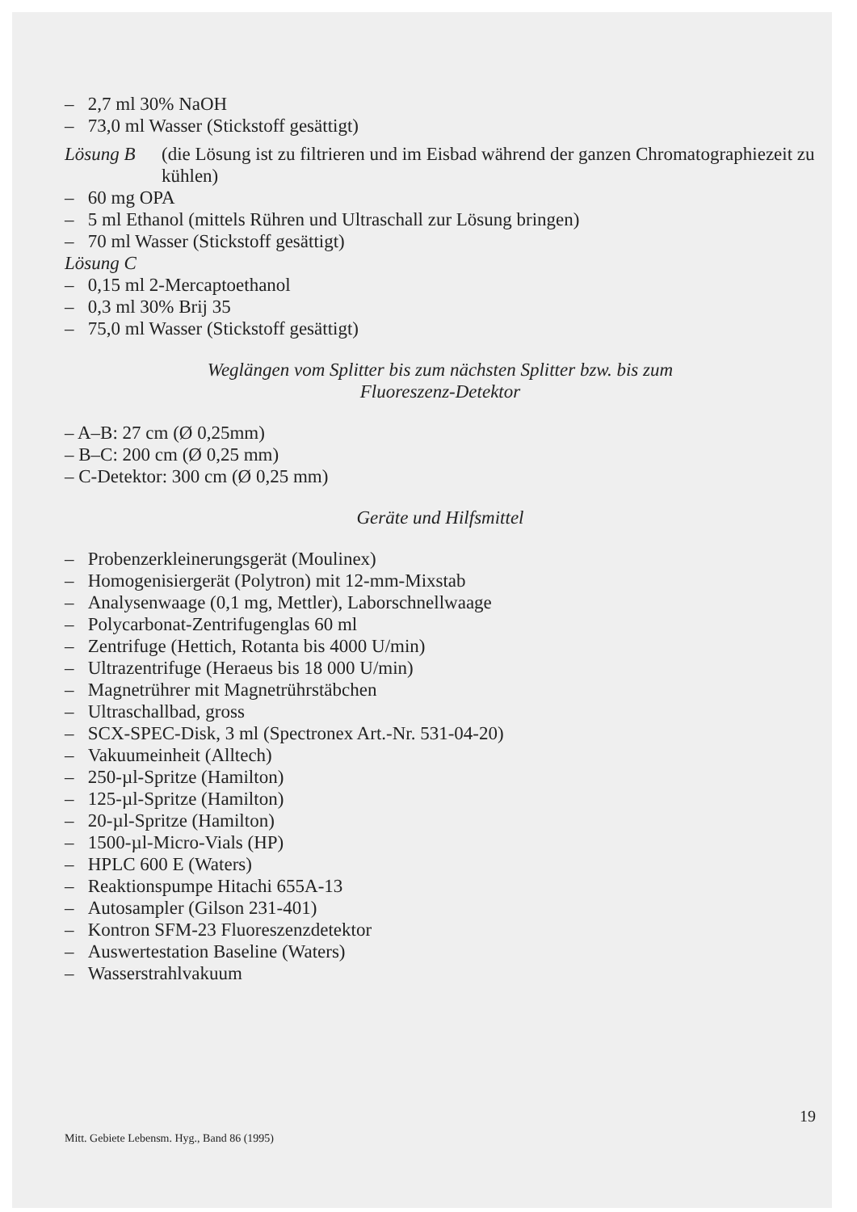– 2,7 ml 30% NaOH
– 73,0 ml Wasser (Stickstoff gesättigt)
Lösung B (die Lösung ist zu filtrieren und im Eisbad während der ganzen Chromatographiezeit zu kühlen)
– 60 mg OPA
– 5 ml Ethanol (mittels Rühren und Ultraschall zur Lösung bringen)
– 70 ml Wasser (Stickstoff gesättigt)
Lösung C
– 0,15 ml 2-Mercaptoethanol
– 0,3 ml 30% Brij 35
– 75,0 ml Wasser (Stickstoff gesättigt)
Weglängen vom Splitter bis zum nächsten Splitter bzw. bis zum
Fluoreszenz-Detektor
– A–B: 27 cm (Ø 0,25mm)
– B–C: 200 cm (Ø 0,25 mm)
– C-Detektor: 300 cm (Ø 0,25 mm)
Geräte und Hilfsmittel
– Probenzerkleinerungsgerät (Moulinex)
– Homogenisiergerät (Polytron) mit 12-mm-Mixstab
– Analysenwaage (0,1 mg, Mettler), Laborschnellwaage
– Polycarbonat-Zentrifugenglas 60 ml
– Zentrifuge (Hettich, Rotanta bis 4000 U/min)
– Ultrazentrifuge (Heraeus bis 18 000 U/min)
– Magnetrührer mit Magnetrührstäbchen
– Ultraschallbad, gross
– SCX-SPEC-Disk, 3 ml (Spectronex Art.-Nr. 531-04-20)
– Vakuumeinheit (Alltech)
– 250-µl-Spritze (Hamilton)
– 125-µl-Spritze (Hamilton)
– 20-µl-Spritze (Hamilton)
– 1500-µl-Micro-Vials (HP)
– HPLC 600 E (Waters)
– Reaktionspumpe Hitachi 655A-13
– Autosampler (Gilson 231-401)
– Kontron SFM-23 Fluoreszenzdetektor
– Auswertestation Baseline (Waters)
– Wasserstrahlvakuum
19
Mitt. Gebiete Lebensm. Hyg., Band 86 (1995)